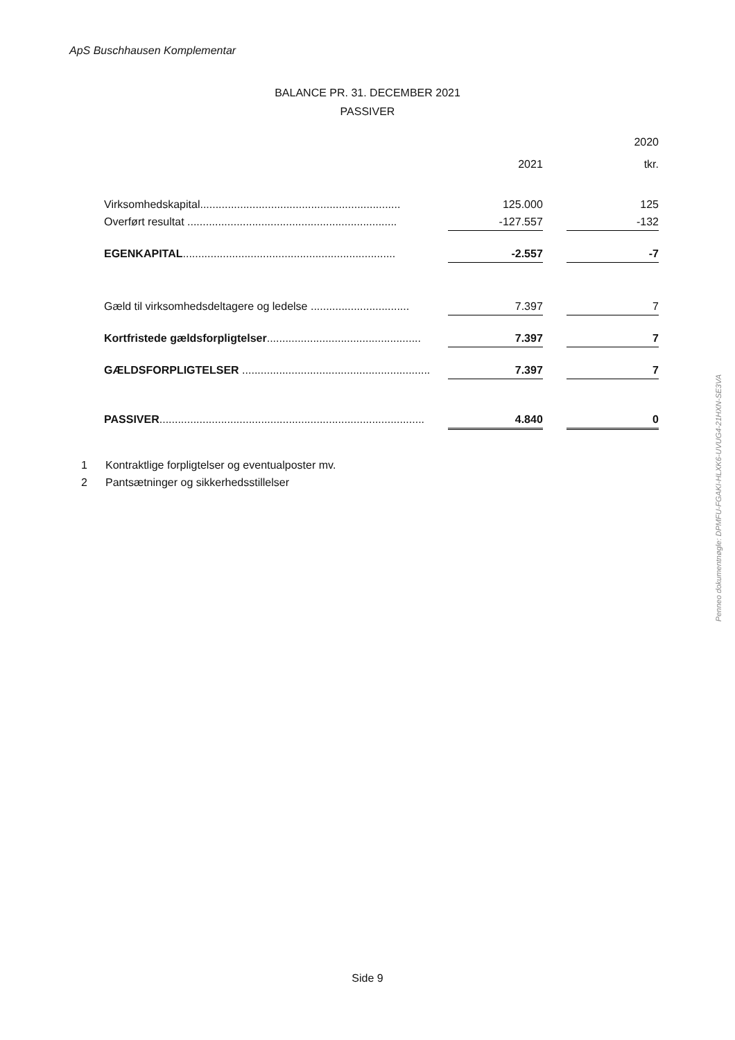ApS Buschhausen Komplementar
BALANCE PR. 31. DECEMBER 2021
PASSIVER
| | | | 2020 |
| --- | --- | --- | --- |
| | 2021 | | tkr. |
| Virksomhedskapital................................................................. | 125.000 | | 125 |
| Overført resultat .................................................................... | -127.557 | | -132 |
| EGENKAPITAL ..................................................................... | -2.557 | | -7 |
| Gæld til virksomhedsdeltagere og ledelse ................................ | 7.397 | | 7 |
| Kortfristede gældsforpligtelser .................................................. | 7.397 | | 7 |
| GÆLDSFORPLIGTELSER ............................................................. | 7.397 | | 7 |
| PASSIVER ...................................................................................... | 4.840 | | 0 |
1 Kontraktlige forpligtelser og eventualposter mv.
2 Pantsætninger og sikkerhedsstillelser
Side 9
Penneo dokumentnøgle: DPMFU-FGAKI-HLXK6-UVUG4-21HXN-SE3VA